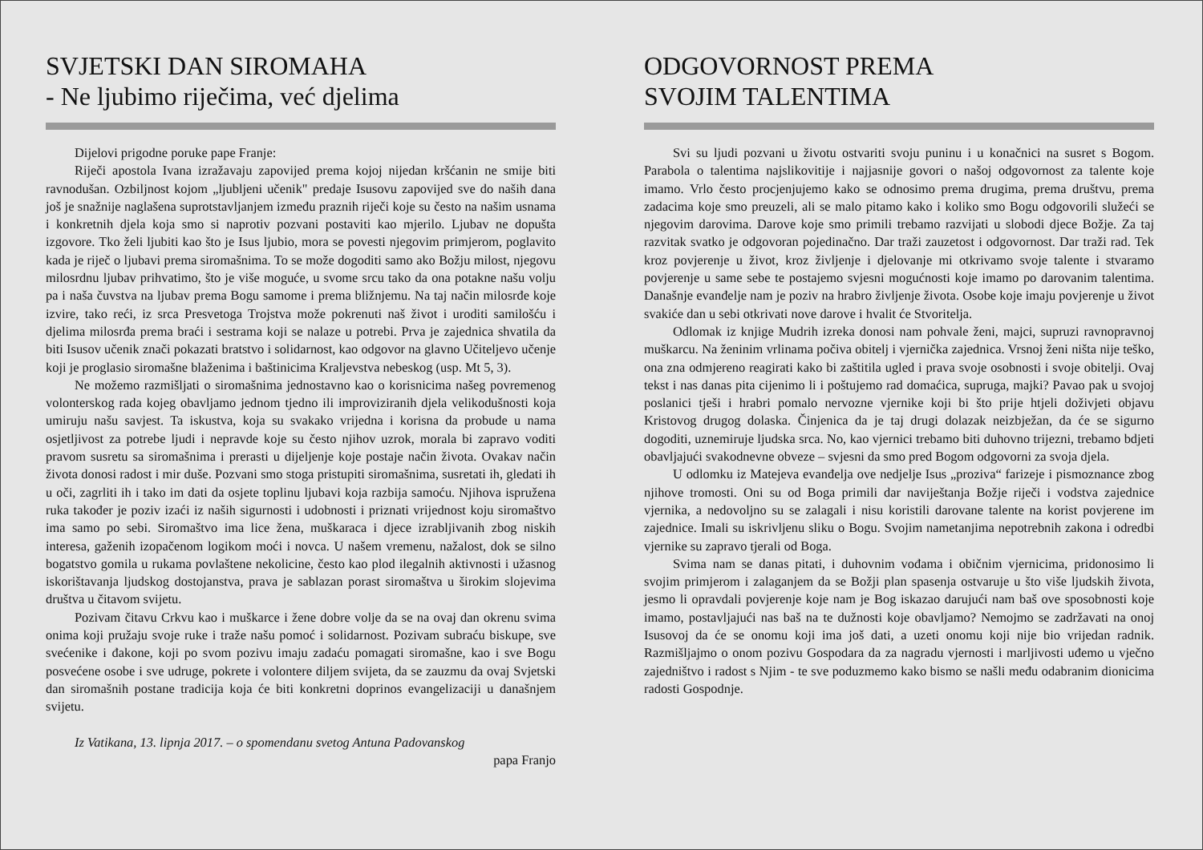SVJETSKI DAN SIROMAHA
- Ne ljubimo riječima, već djelima
Dijelovi prigodne poruke pape Franje:
Riječi apostola Ivana izražavaju zapovijed prema kojoj nijedan kršćanin ne smije biti ravnodušan. Ozbiljnost kojom „ljubljeni učenik" predaje Isusovu zapovijed sve do naših dana još je snažnije naglašena suprotstavljanjem između praznih riječi koje su često na našim usnama i konkretnih djela koja smo si naprotiv pozvani postaviti kao mjerilo. Ljubav ne dopušta izgovore. Tko želi ljubiti kao što je Isus ljubio, mora se povesti njegovim primjerom, poglavito kada je riječ o ljubavi prema siromašnima. To se može dogoditi samo ako Božju milost, njegovu milosrdnu ljubav prihvatimo, što je više moguće, u svome srcu tako da ona potakne našu volju pa i naša čuvstva na ljubav prema Bogu samome i prema bližnjemu. Na taj način milosrđe koje izvire, tako reći, iz srca Presvetoga Trojstva može pokrenuti naš život i uroditi samilošću i djelima milosrđa prema braći i sestrama koji se nalaze u potrebi. Prva je zajednica shvatila da biti Isusov učenik znači pokazati bratstvo i solidarnost, kao odgovor na glavno Učiteljevo učenje koji je proglasio siromašne blaženima i baštinicima Kraljevstva nebeskog (usp. Mt 5, 3).
Ne možemo razmišljati o siromašnima jednostavno kao o korisnicima našeg povremenog volonterskog rada kojeg obavljamo jednom tjedno ili improviziranih djela velikodušnosti koja umiruju našu savjest. Ta iskustva, koja su svakako vrijedna i korisna da probude u nama osjetljivost za potrebe ljudi i nepravde koje su često njihov uzrok, morala bi zapravo voditi pravom susretu sa siromašnima i prerasti u dijeljenje koje postaje način života. Ovakav način života donosi radost i mir duše. Pozvani smo stoga pristupiti siromašnima, susretati ih, gledati ih u oči, zagrliti ih i tako im dati da osjete toplinu ljubavi koja razbija samoću. Njihova ispružena ruka također je poziv izaći iz naših sigurnosti i udobnosti i priznati vrijednost koju siromaštvo ima samo po sebi. Siromaštvo ima lice žena, muškaraca i djece izrabljivanih zbog niskih interesa, gaženih izopačenom logikom moći i novca. U našem vremenu, nažalost, dok se silno bogatstvo gomila u rukama povlaštene nekolicine, često kao plod ilegalnih aktivnosti i užasnog iskorištavanja ljudskog dostojanstva, prava je sablazan porast siromaštva u širokim slojevima društva u čitavom svijetu.
Pozivam čitavu Crkvu kao i muškarce i žene dobre volje da se na ovaj dan okrenu svima onima koji pružaju svoje ruke i traže našu pomoć i solidarnost. Pozivam subraću biskupe, sve svećenike i đakone, koji po svom pozivu imaju zadaću pomagati siromašne, kao i sve Bogu posvećene osobe i sve udruge, pokrete i volontere diljem svijeta, da se zauzmu da ovaj Svjetski dan siromašnih postane tradicija koja će biti konkretni doprinos evangelizaciji u današnjem svijetu.
Iz Vatikana, 13. lipnja 2017. – o spomendanu svetog Antuna Padovanskog
papa Franjo
ODGOVORNOST PREMA
SVOJIM TALENTIMA
Svi su ljudi pozvani u životu ostvariti svoju puninu i u konačnici na susret s Bogom. Parabola o talentima najslikovitije i najjasnije govori o našoj odgovornost za talente koje imamo. Vrlo često procjenjujemo kako se odnosimo prema drugima, prema društvu, prema zadacima koje smo preuzeli, ali se malo pitamo kako i koliko smo Bogu odgovorili služeći se njegovim darovima. Darove koje smo primili trebamo razvijati u slobodi djece Božje. Za taj razvitak svatko je odgovoran pojedinačno. Dar traži zauzetost i odgovornost. Dar traži rad. Tek kroz povjerenje u život, kroz življenje i djelovanje mi otkrivamo svoje talente i stvaramo povjerenje u same sebe te postajemo svjesni mogućnosti koje imamo po darovanim talentima. Današnje evanđelje nam je poziv na hrabro življenje života. Osobe koje imaju povjerenje u život svakiće dan u sebi otkrivati nove darove i hvalit će Stvoritelja.
Odlomak iz knjige Mudrih izreka donosi nam pohvale ženi, majci, supruzi ravnopravnoj muškarcu. Na ženinim vrlinama počiva obitelj i vjernička zajednica. Vrsnoj ženi ništa nije teško, ona zna odmjereno reagirati kako bi zaštitila ugled i prava svoje osobnosti i svoje obitelji. Ovaj tekst i nas danas pita cijenimo li i poštujemo rad domaćica, supruga, majki? Pavao pak u svojoj poslanici tješi i hrabri pomalo nervozne vjernike koji bi što prije htjeli doživjeti objavu Kristovog drugog dolaska. Činjenica da je taj drugi dolazak neizbježan, da će se sigurno dogoditi, uznemiruje ljudska srca. No, kao vjernici trebamo biti duhovno trijezni, trebamo bdjeti obavljajući svakodnevne obveze – svjesni da smo pred Bogom odgovorni za svoja djela.
U odlomku iz Matejeva evanđelja ove nedjelje Isus „proziva“ farizeje i pismoznance zbog njihove tromosti. Oni su od Boga primili dar naviještanja Božje riječi i vodstva zajednice vjernika, a nedovoljno su se zalagali i nisu koristili darovane talente na korist povjerene im zajednice. Imali su iskrivljenu sliku o Bogu. Svojim nametanjima nepotrebnih zakona i odredbi vjernike su zapravo tjerali od Boga.
Svima nam se danas pitati, i duhovnim vođama i običnim vjernicima, pridonosimo li svojim primjerom i zalaganjem da se Božji plan spasenja ostvaruje u što više ljudskih života, jesmo li opravdali povjerenje koje nam je Bog iskazao darujući nam baš ove sposobnosti koje imamo, postavljajući nas baš na te dužnosti koje obavljamo? Nemojmo se zadržavati na onoj Isusovoj da će se onomu koji ima još dati, a uzeti onomu koji nije bio vrijedan radnik. Razmišljajmo o onom pozivu Gospodara da za nagradu vjernosti i marljivosti uđemo u vječno zajedništvo i radost s Njim - te sve poduzmemo kako bismo se našli među odabranim dionicima radosti Gospodnje.